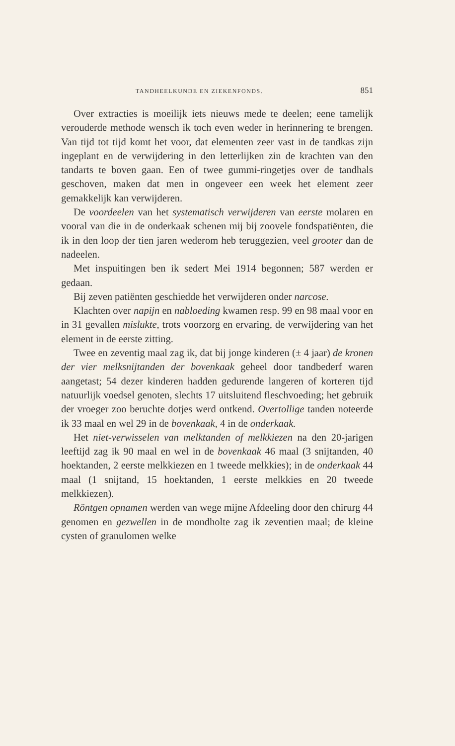TANDHEELKUNDE EN ZIEKENFONDS. 851
Over extracties is moeilijk iets nieuws mede te deelen; eene tamelijk verouderde methode wensch ik toch even weder in herinnering te brengen. Van tijd tot tijd komt het voor, dat elementen zeer vast in de tandkas zijn ingeplant en de verwijdering in den letterlijken zin de krachten van den tandarts te boven gaan. Een of twee gummi-ringetjes over de tandhals geschoven, maken dat men in ongeveer een week het element zeer gemakkelijk kan verwijderen.
De voordeelen van het systematisch verwijderen van eerste molaren en vooral van die in de onderkaak schenen mij bij zoovele fondspatiënten, die ik in den loop der tien jaren wederom heb teruggezien, veel grooter dan de nadeelen.
Met inspuitingen ben ik sedert Mei 1914 begonnen; 587 werden er gedaan.
Bij zeven patiënten geschiedde het verwijderen onder narcose.
Klachten over napijn en nabloeding kwamen resp. 99 en 98 maal voor en in 31 gevallen mislukte, trots voorzorg en ervaring, de verwijdering van het element in de eerste zitting.
Twee en zeventig maal zag ik, dat bij jonge kinderen (± 4 jaar) de kronen der vier melksnijtanden der bovenkaak geheel door tandbederf waren aangetast; 54 dezer kinderen hadden gedurende langeren of korteren tijd natuurlijk voedsel genoten, slechts 17 uitsluitend fleschvoeding; het gebruik der vroeger zoo beruchte dotjes werd ontkend. Overtollige tanden noteerde ik 33 maal en wel 29 in de bovenkaak, 4 in de onderkaak.
Het niet-verwisselen van melktanden of melkkiezen na den 20-jarigen leeftijd zag ik 90 maal en wel in de bovenkaak 46 maal (3 snijtanden, 40 hoektanden, 2 eerste melkkiezen en 1 tweede melkkies); in de onderkaak 44 maal (1 snijtand, 15 hoektanden, 1 eerste melkkies en 20 tweede melkkiezen).
Röntgen opnamen werden van wege mijne Afdeeling door den chirurg 44 genomen en gezwellen in de mondholte zag ik zeventien maal; de kleine cysten of granulomen welke